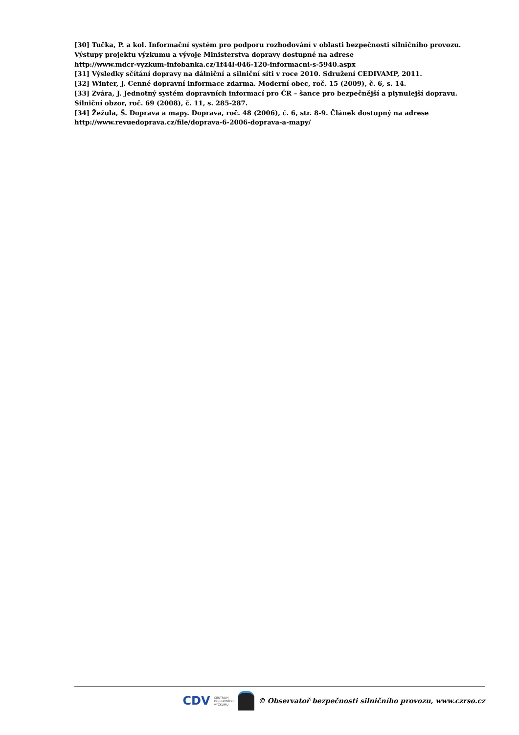[30] Tučka, P. a kol. Informační systém pro podporu rozhodování v oblasti bezpečnosti silničního provozu. Výstupy projektu výzkumu a vývoje Ministerstva dopravy dostupné na adrese
http://www.mdcr-vyzkum-infobanka.cz/1f44l-046-120-informacni-s-5940.aspx
[31] Výsledky sčítání dopravy na dálniční a silniční síti v roce 2010. Sdružení CEDIVAMP, 2011.
[32] Winter, J. Cenné dopravní informace zdarma. Moderní obec, roč. 15 (2009), č. 6, s. 14.
[33] Zvára, J. Jednotný systém dopravních informací pro ČR – šance pro bezpečnější a plynulejší dopravu. Silniční obzor, roč. 69 (2008), č. 11, s. 285-287.
[34] Žežula, Š. Doprava a mapy. Doprava, roč. 48 (2006), č. 6, str. 8-9. Článek dostupný na adrese
http://www.revuedoprava.cz/file/doprava-6-2006-doprava-a-mapy/
CDV CENTRUM
DOPRAVNÍHO
VÝZKUMU
© Observatoř bezpečnosti silničního provozu, www.czrso.cz